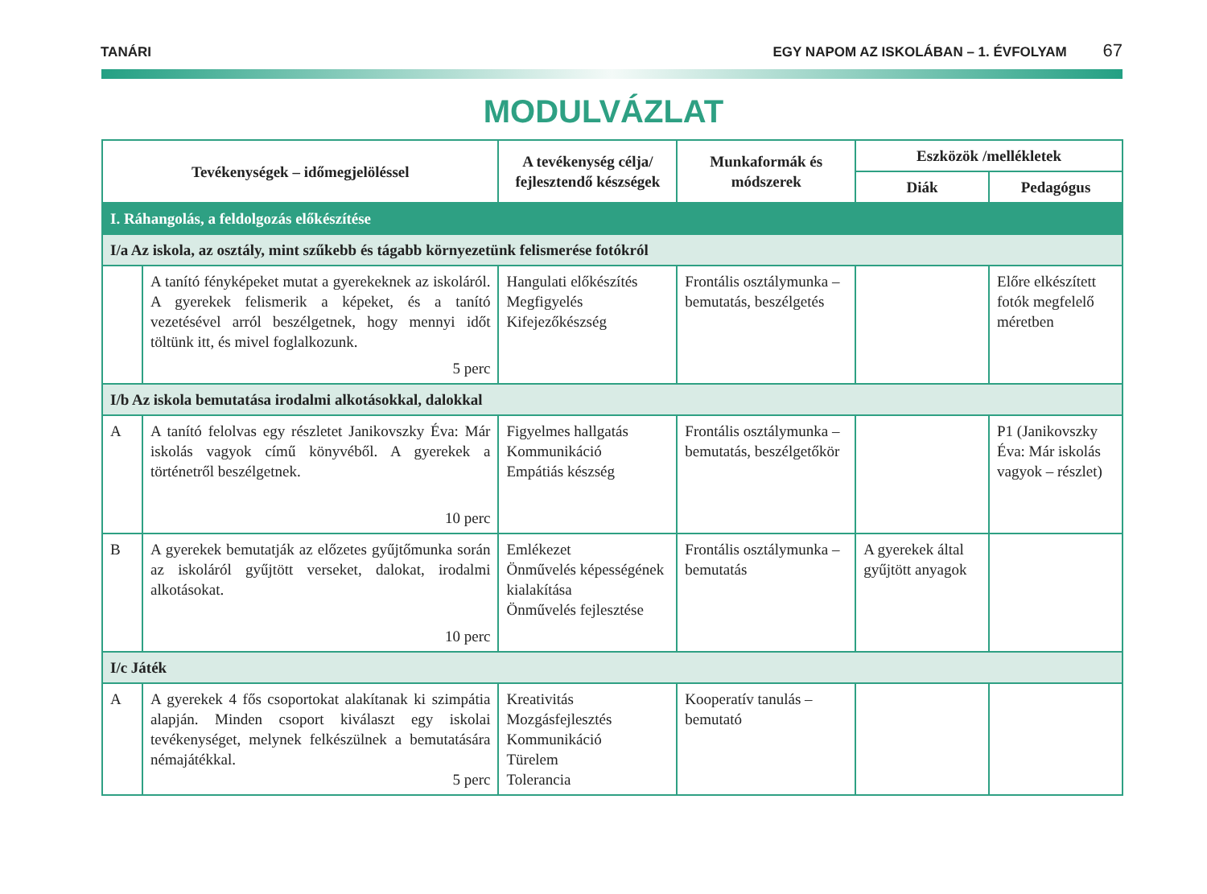TANÁRI EGY NAPOM AZ ISKOLÁBAN – 1. ÉVFOLYAM 67
MODULVÁZLAT
| Tevékenységek – időmegjelöléssel | | A tevékenység célja/ fejlesztendő készségek | Munkaformák és módszerek | Eszközök /mellékletek | |
| --- | --- | --- | --- | --- | --- |
| | | | | Diák | Pedagógus |
| I. Ráhangolás, a feldolgozás előkészítése | | | | | |
| I/a Az iskola, az osztály, mint szűkebb és tágabb környezetünk felismerése fotókról | | | | | |
| | A tanító fényképeket mutat a gyerekeknek az iskoláról. A gyerekek felismerik a képeket, és a tanító vezetésével arról beszélgetnek, hogy mennyi időt töltünk itt, és mivel foglalkozunk. 5 perc | Hangulati előkészítés Megfigyelés Kifejezőkészség | Frontális osztálymunka – bemutatás, beszélgetés | | Előre elkészített fotók megfelelő méretben |
| I/b Az iskola bemutatása irodalmi alkotásokkal, dalokkal | | | | | |
| A | A tanító felolvas egy részletet Janikovszky Éva: Már iskolás vagyok című könyvéből. A gyerekek a történetről beszélgetnek. 10 perc | Figyelmes hallgatás Kommunikáció Empátiás készség | Frontális osztálymunka – bemutatás, beszélgetőkör | | P1 (Janikovszky Éva: Már iskolás vagyok – részlet) |
| B | A gyerekek bemutatják az előzetes gyűjtőmunka során az iskoláról gyűjtött verseket, dalokat, irodalmi alkotásokat. 10 perc | Emlékezet Önművelés képességének kialakítása Önművelés fejlesztése | Frontális osztálymunka – bemutatás | A gyerekek által gyűjtött anyagok | |
| I/c Játék | | | | | |
| A | A gyerekek 4 fős csoportokat alakítanak ki szimpátia alapján. Minden csoport kiválaszt egy iskolai tevékenységet, melynek felkészülnek a bemutatására némajátékkal. 5 perc | Kreativitás Mozgásfejlesztés Kommunikáció Türelem Tolerancia | Kooperatív tanulás – bemutató | | |